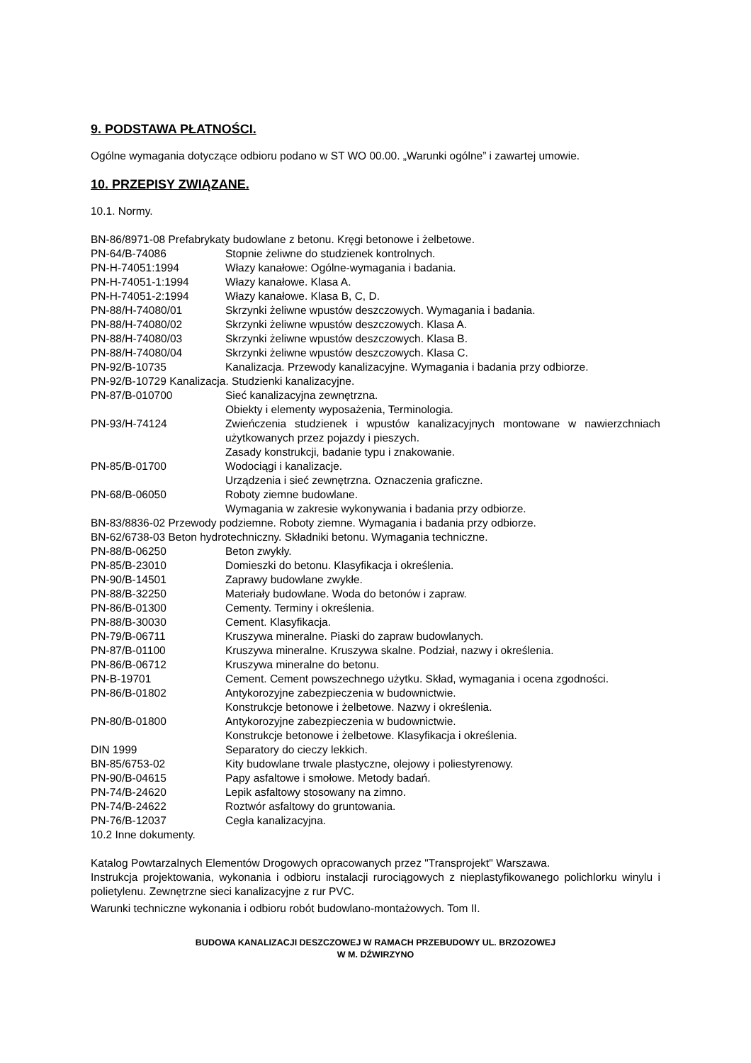9. PODSTAWA PŁATNOŚCI.
Ogólne wymagania dotyczące odbioru podano w ST WO 00.00. „Warunki ogólne” i zawartej umowie.
10. PRZEPISY ZWIĄZANE.
10.1. Normy.
| BN-86/8971-08 Prefabrykaty budowlane z betonu. Kręgi betonowe i żelbetowe. | |
| PN-64/B-74086 | Stopnie żeliwne do studzienek kontrolnych. |
| PN-H-74051:1994 | Włazy kanałowe: Ogólne-wymagania i badania. |
| PN-H-74051-1:1994 | Włazy kanałowe. Klasa A. |
| PN-H-74051-2:1994 | Włazy kanałowe. Klasa B, C, D. |
| PN-88/H-74080/01 | Skrzynki żeliwne wpustów deszczowych. Wymagania i badania. |
| PN-88/H-74080/02 | Skrzynki żeliwne wpustów deszczowych. Klasa A. |
| PN-88/H-74080/03 | Skrzynki żeliwne wpustów deszczowych. Klasa B. |
| PN-88/H-74080/04 | Skrzynki żeliwne wpustów deszczowych. Klasa C. |
| PN-92/B-10735 | Kanalizacja. Przewody kanalizacyjne. Wymagania i badania przy odbiorze. |
| PN-92/B-10729 Kanalizacja. Studzienki kanalizacyjne. | |
| PN-87/B-010700 | Sieć kanalizacyjna zewnętrzna. Obiekty i elementy wyposażenia, Terminologia. |
| PN-93/H-74124 | Zwieńczenia studzienek i wpustów kanalizacyjnych montowane w nawierzchniach użytkowanych przez pojazdy i pieszych. Zasady konstrukcji, badanie typu i znakowanie. |
| PN-85/B-01700 | Wodociągi i kanalizacje. Urządzenia i sieć zewnętrzna. Oznaczenia graficzne. |
| PN-68/B-06050 | Roboty ziemne budowlane. Wymagania w zakresie wykonywania i badania przy odbiorze. |
| BN-83/8836-02 Przewody podziemne. Roboty ziemne. Wymagania i badania przy odbiorze. | |
| BN-62/6738-03 Beton hydrotechniczny. Składniki betonu. Wymagania techniczne. | |
| PN-88/B-06250 | Beton zwykły. |
| PN-85/B-23010 | Domieszki do betonu. Klasyfikacja i określenia. |
| PN-90/B-14501 | Zaprawy budowlane zwykłe. |
| PN-88/B-32250 | Materiały budowlane. Woda do betonów i zapraw. |
| PN-86/B-01300 | Cementy. Terminy i określenia. |
| PN-88/B-30030 | Cement. Klasyfikacja. |
| PN-79/B-06711 | Kruszywa mineralne. Piaski do zapraw budowlanych. |
| PN-87/B-01100 | Kruszywa mineralne. Kruszywa skalne. Podział, nazwy i określenia. |
| PN-86/B-06712 | Kruszywa mineralne do betonu. |
| PN-B-19701 | Cement. Cement powszechnego użytku. Skład, wymagania i ocena zgodności. |
| PN-86/B-01802 | Antykorozyjne zabezpieczenia w budownictwie. Konstrukcje betonowe i żelbetowe. Nazwy i określenia. |
| PN-80/B-01800 | Antykorozyjne zabezpieczenia w budownictwie. Konstrukcje betonowe i żelbetowe. Klasyfikacja i określenia. |
| DIN 1999 | Separatory do cieczy lekkich. |
| BN-85/6753-02 | Kity budowlane trwale plastyczne, olejowy i poliestyrenowy. |
| PN-90/B-04615 | Papy asfaltowe i smołowe. Metody badań. |
| PN-74/B-24620 | Lepik asfaltowy stosowany na zimno. |
| PN-74/B-24622 | Roztwór asfaltowy do gruntowania. |
| PN-76/B-12037 | Cegła kanalizacyjna. |
10.2 Inne dokumenty.
Katalog Powtarzalnych Elementów Drogowych opracowanych przez "Transprojekt" Warszawa.
Instrukcja projektowania, wykonania i odbioru instalacji rurociągowych z nieplastyfikowanego polichlorku winylu i polietylenu. Zewnętrzne sieci kanalizacyjne z rur PVC.
Warunki techniczne wykonania i odbioru robót budowlano-montażowych. Tom II.
BUDOWA KANALIZACJI DESZCZOWEJ W RAMACH PRZEBUDOWY UL. BRZOZOWEJ
W M. DŹWIRZYNO